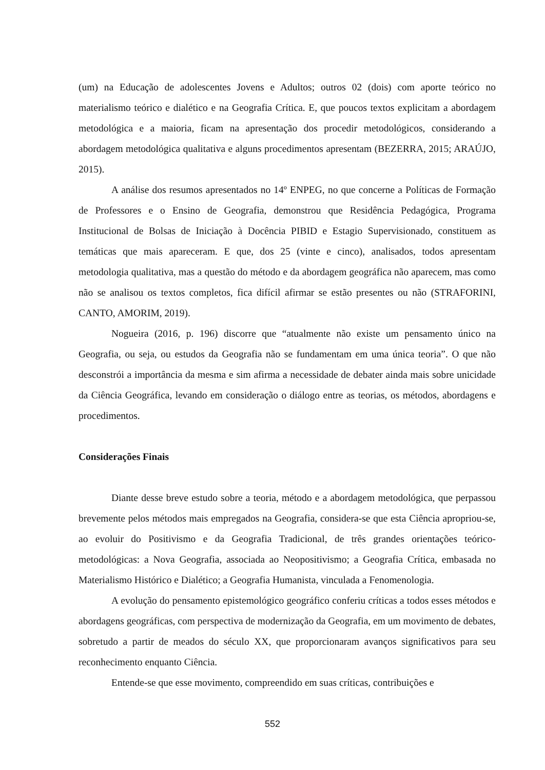(um) na Educação de adolescentes Jovens e Adultos; outros 02 (dois) com aporte teórico no materialismo teórico e dialético e na Geografia Crítica. E, que poucos textos explicitam a abordagem metodológica e a maioria, ficam na apresentação dos procedir metodológicos, considerando a abordagem metodológica qualitativa e alguns procedimentos apresentam (BEZERRA, 2015; ARAÚJO, 2015).
A análise dos resumos apresentados no 14º ENPEG, no que concerne a Políticas de Formação de Professores e o Ensino de Geografia, demonstrou que Residência Pedagógica, Programa Institucional de Bolsas de Iniciação à Docência PIBID e Estagio Supervisionado, constituem as temáticas que mais apareceram. E que, dos 25 (vinte e cinco), analisados, todos apresentam metodologia qualitativa, mas a questão do método e da abordagem geográfica não aparecem, mas como não se analisou os textos completos, fica difícil afirmar se estão presentes ou não (STRAFORINI, CANTO, AMORIM, 2019).
Nogueira (2016, p. 196) discorre que “atualmente não existe um pensamento único na Geografia, ou seja, ou estudos da Geografia não se fundamentam em uma única teoria”. O que não desconstrói a importância da mesma e sim afirma a necessidade de debater ainda mais sobre unicidade da Ciência Geográfica, levando em consideração o diálogo entre as teorias, os métodos, abordagens e procedimentos.
Considerações Finais
Diante desse breve estudo sobre a teoria, método e a abordagem metodológica, que perpassou brevemente pelos métodos mais empregados na Geografia, considera-se que esta Ciência apropriou-se, ao evoluir do Positivismo e da Geografia Tradicional, de três grandes orientações teórico-metodológicas: a Nova Geografia, associada ao Neopositivismo; a Geografia Crítica, embasada no Materialismo Histórico e Dialético; a Geografia Humanista, vinculada a Fenomenologia.
A evolução do pensamento epistemológico geográfico conferiu críticas a todos esses métodos e abordagens geográficas, com perspectiva de modernização da Geografia, em um movimento de debates, sobretudo a partir de meados do século XX, que proporcionaram avanços significativos para seu reconhecimento enquanto Ciência.
Entende-se que esse movimento, compreendido em suas críticas, contribuições e
552